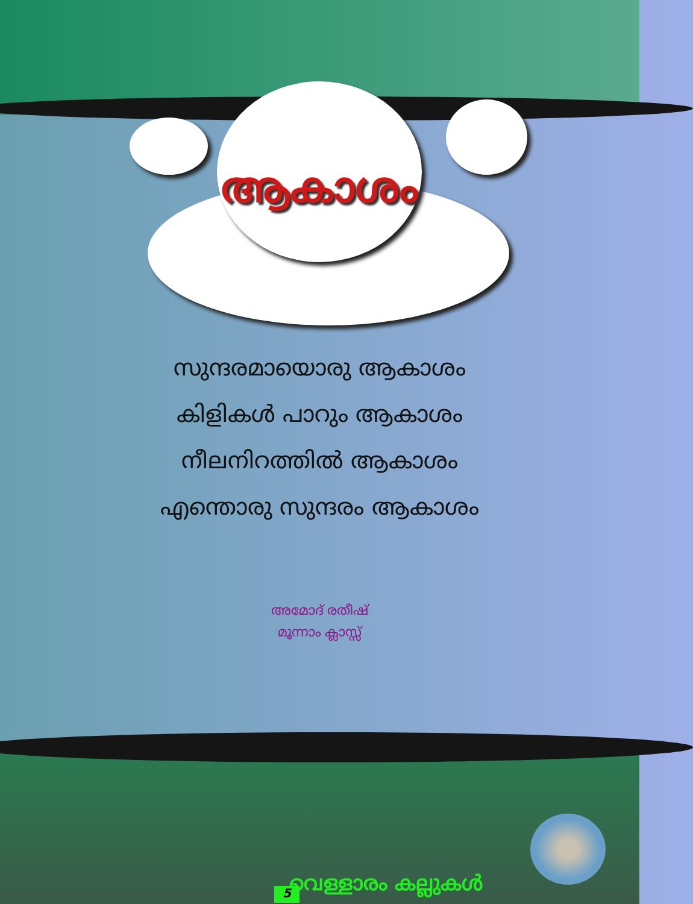ആകാശം
സുന്ദരമായൊരു ആകാശം
കിളികൾ പാറും ആകാശം
നീലനിറത്തിൽ ആകാശം
എന്തൊരു സുന്ദരം ആകാശം
അമോദ് രതീഷ്
മൂന്നാം ക്ലാസ്സ്
വെള്ളാരം കല്ലുകൾ
5